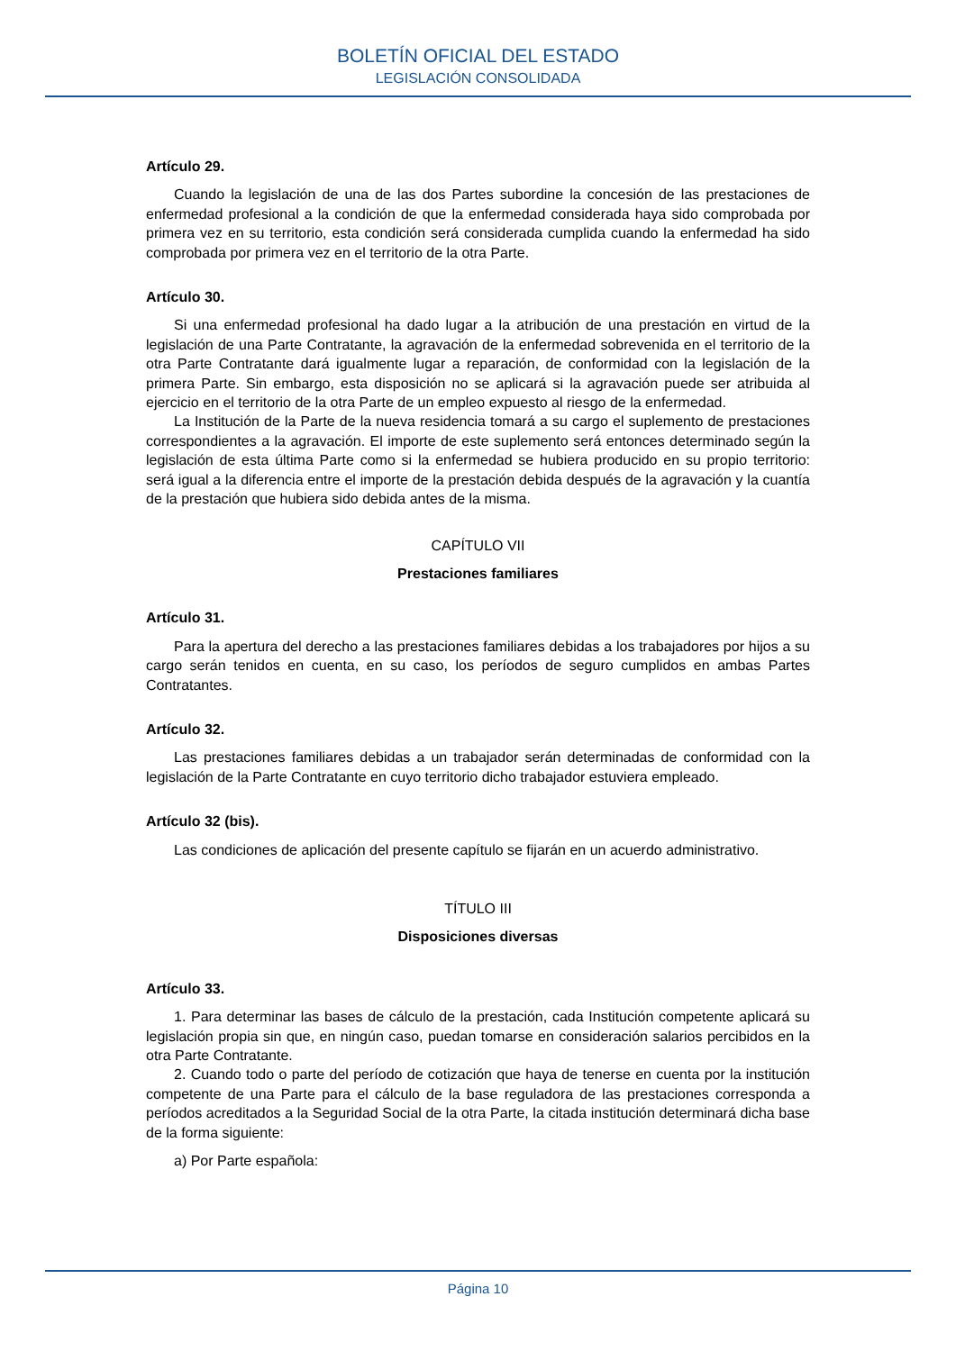BOLETÍN OFICIAL DEL ESTADO
LEGISLACIÓN CONSOLIDADA
Artículo 29.
Cuando la legislación de una de las dos Partes subordine la concesión de las prestaciones de enfermedad profesional a la condición de que la enfermedad considerada haya sido comprobada por primera vez en su territorio, esta condición será considerada cumplida cuando la enfermedad ha sido comprobada por primera vez en el territorio de la otra Parte.
Artículo 30.
Si una enfermedad profesional ha dado lugar a la atribución de una prestación en virtud de la legislación de una Parte Contratante, la agravación de la enfermedad sobrevenida en el territorio de la otra Parte Contratante dará igualmente lugar a reparación, de conformidad con la legislación de la primera Parte. Sin embargo, esta disposición no se aplicará si la agravación puede ser atribuida al ejercicio en el territorio de la otra Parte de un empleo expuesto al riesgo de la enfermedad.
La Institución de la Parte de la nueva residencia tomará a su cargo el suplemento de prestaciones correspondientes a la agravación. El importe de este suplemento será entonces determinado según la legislación de esta última Parte como si la enfermedad se hubiera producido en su propio territorio: será igual a la diferencia entre el importe de la prestación debida después de la agravación y la cuantía de la prestación que hubiera sido debida antes de la misma.
CAPÍTULO VII
Prestaciones familiares
Artículo 31.
Para la apertura del derecho a las prestaciones familiares debidas a los trabajadores por hijos a su cargo serán tenidos en cuenta, en su caso, los períodos de seguro cumplidos en ambas Partes Contratantes.
Artículo 32.
Las prestaciones familiares debidas a un trabajador serán determinadas de conformidad con la legislación de la Parte Contratante en cuyo territorio dicho trabajador estuviera empleado.
Artículo 32 (bis).
Las condiciones de aplicación del presente capítulo se fijarán en un acuerdo administrativo.
TÍTULO III
Disposiciones diversas
Artículo 33.
1. Para determinar las bases de cálculo de la prestación, cada Institución competente aplicará su legislación propia sin que, en ningún caso, puedan tomarse en consideración salarios percibidos en la otra Parte Contratante.
2. Cuando todo o parte del período de cotización que haya de tenerse en cuenta por la institución competente de una Parte para el cálculo de la base reguladora de las prestaciones corresponda a períodos acreditados a la Seguridad Social de la otra Parte, la citada institución determinará dicha base de la forma siguiente:
a) Por Parte española:
Página 10